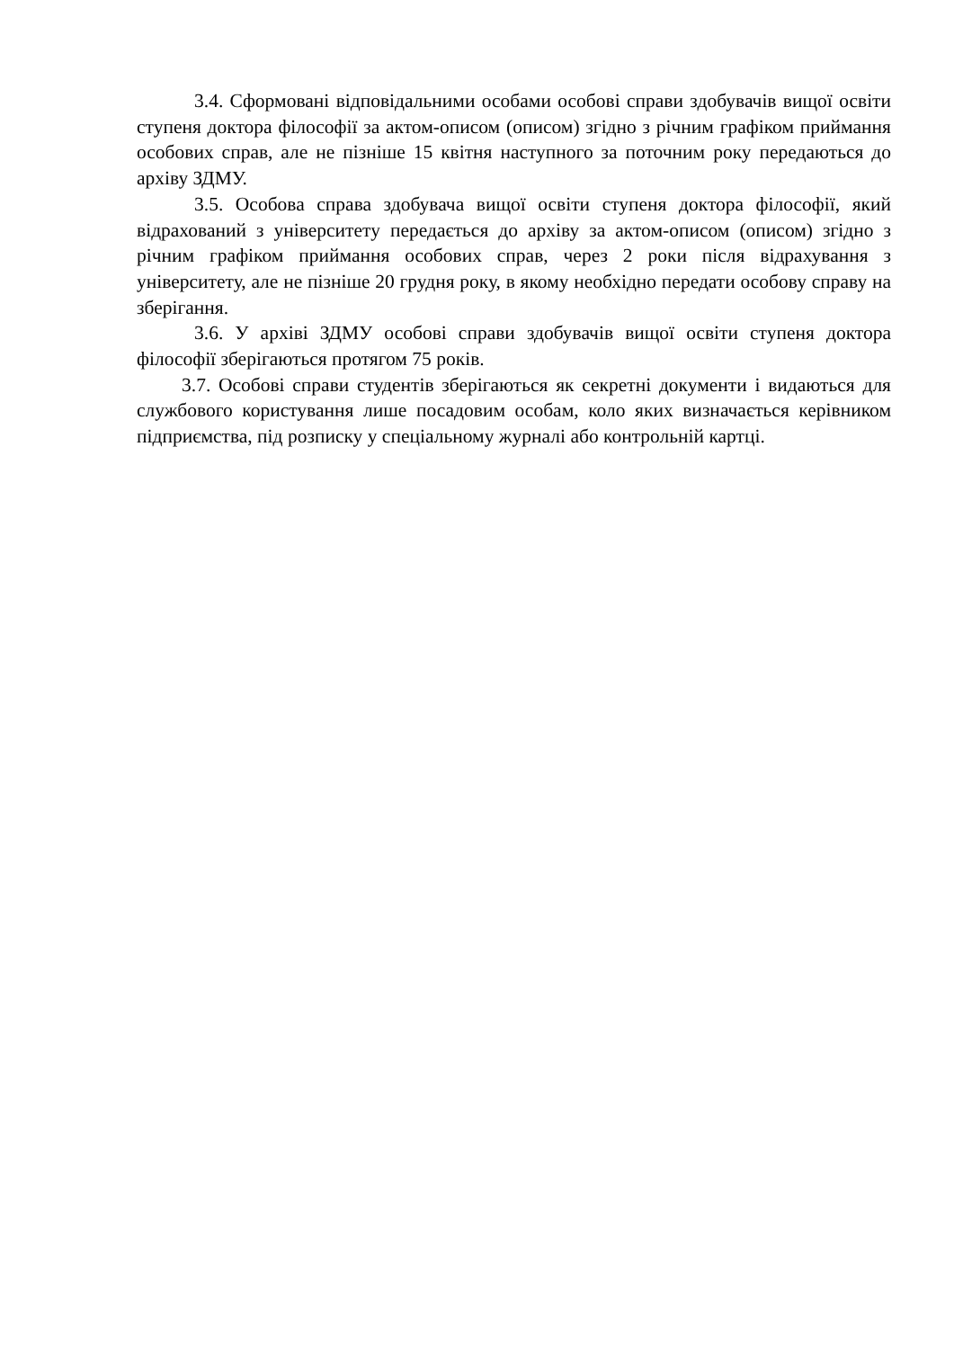3.4. Сформовані відповідальними особами особові справи здобувачів вищої освіти ступеня доктора філософії за актом-описом (описом) згідно з річним графіком приймання особових справ, але не пізніше 15 квітня наступного за поточним року передаються до архіву ЗДМУ.
3.5. Особова справа здобувача вищої освіти ступеня доктора філософії, який відрахований з університету передається до архіву за актом-описом (описом) згідно з річним графіком приймання особових справ, через 2 роки після відрахування з університету, але не пізніше 20 грудня року, в якому необхідно передати особову справу на зберігання.
3.6. У архіві ЗДМУ особові справи здобувачів вищої освіти ступеня доктора філософії зберігаються протягом 75 років.
3.7. Особові справи студентів зберігаються як секретні документи і видаються для службового користування лише посадовим особам, коло яких визначається керівником підприємства, під розписку у спеціальному журналі або контрольній картці.